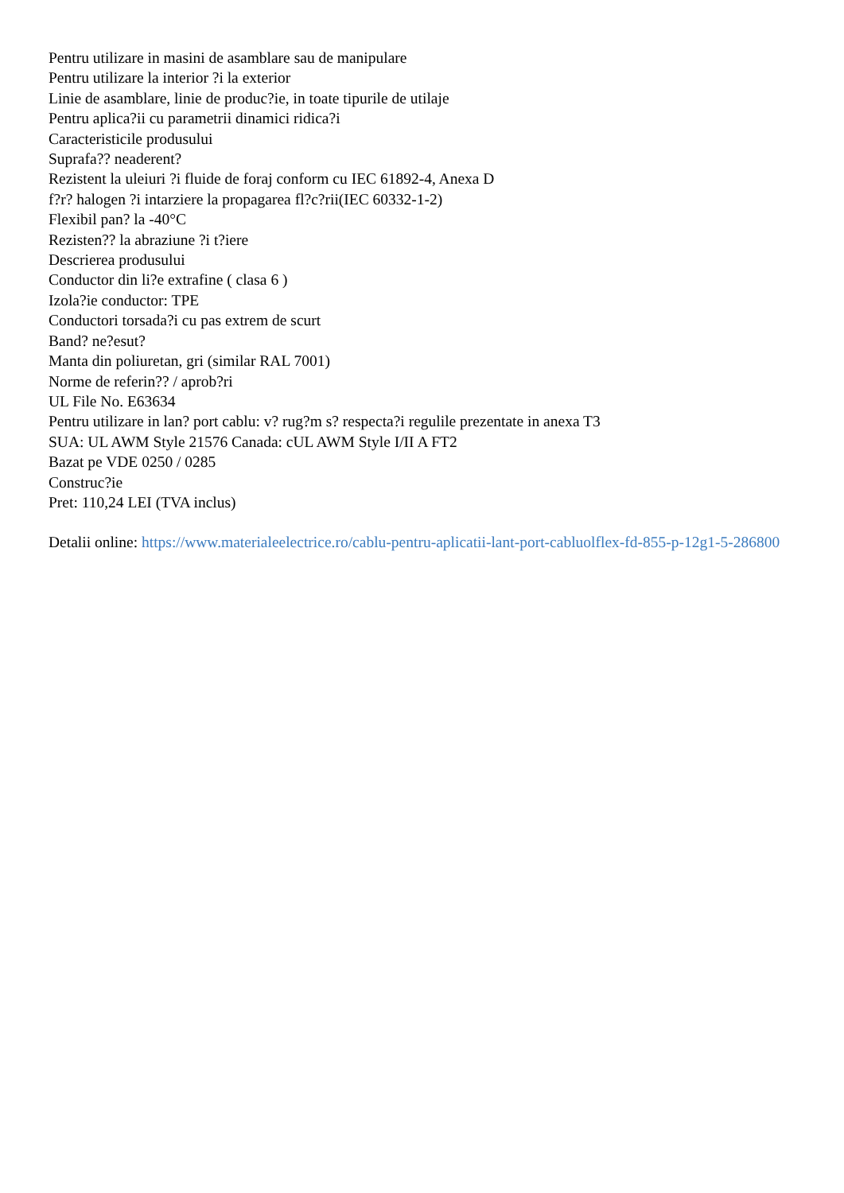Pentru utilizare in masini de asamblare sau de manipulare
Pentru utilizare la interior ?i la exterior
Linie de asamblare, linie de produc?ie, in toate tipurile de utilaje
Pentru aplica?ii cu parametrii dinamici ridica?i
Caracteristicile produsului
Suprafa?? neaderent?
Rezistent la uleiuri ?i fluide de foraj conform cu IEC 61892-4, Anexa D
f?r? halogen ?i intarziere la propagarea fl?c?rii(IEC 60332-1-2)
Flexibil pan? la -40°C
Rezisten?? la abraziune ?i t?iere
Descrierea produsului
Conductor din li?e extrafine ( clasa 6 )
Izola?ie conductor: TPE
Conductori torsada?i cu pas extrem de scurt
Band? ne?esut?
Manta din poliuretan, gri (similar RAL 7001)
Norme de referin?? / aprob?ri
UL File No. E63634
Pentru utilizare in lan? port cablu: v? rug?m s? respecta?i regulile prezentate in anexa T3
SUA: UL AWM Style 21576 Canada: cUL AWM Style I/II A FT2
Bazat pe VDE 0250 / 0285
Construc?ie
Pret: 110,24 LEI (TVA inclus)
Detalii online: https://www.materialeelectrice.ro/cablu-pentru-aplicatii-lant-port-cabluolflex-fd-855-p-12g1-5-286800